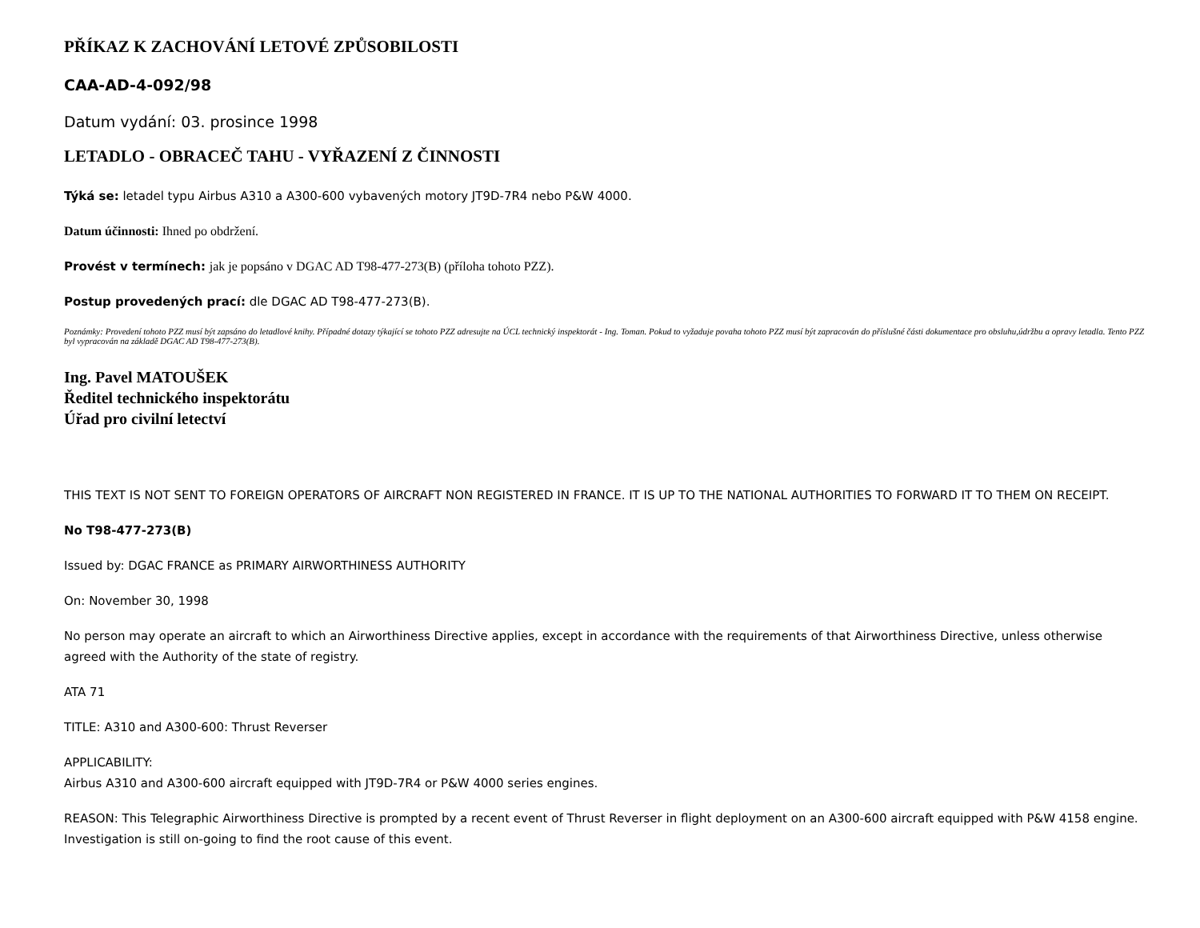PŘÍKAZ K ZACHOVÁNÍ LETOVÉ ZPŮSOBILOSTI
CAA-AD-4-092/98
Datum vydání: 03. prosince 1998
LETADLO - OBRACEČ TAHU - VYŘAZENÍ Z ČINNOSTI
Týká se: letadel typu Airbus A310 a A300-600 vybavených motory JT9D-7R4 nebo P&W 4000.
Datum účinnosti: Ihned po obdržení.
Provést v termínech: jak je popsáno v DGAC AD T98-477-273(B) (příloha tohoto PZZ).
Postup provedených prací: dle DGAC AD T98-477-273(B).
Poznámky: Provedení tohoto PZZ musí být zapsáno do letadlové knihy. Případné dotazy týkající se tohoto PZZ adresujte na ÚCL technický inspektorát - Ing. Toman. Pokud to vyžaduje povaha tohoto PZZ musí být zapracován do příslušné části dokumentace pro obsluhu,údržbu a opravy letadla. Tento PZZ byl vypracován na základě DGAC AD T98-477-273(B).
Ing. Pavel MATOUŠEK
Ředitel technického inspektorátu
Úřad pro civilní letectví
THIS TEXT IS NOT SENT TO FOREIGN OPERATORS OF AIRCRAFT NON REGISTERED IN FRANCE. IT IS UP TO THE NATIONAL AUTHORITIES TO FORWARD IT TO THEM ON RECEIPT.
No T98-477-273(B)
Issued by: DGAC FRANCE as PRIMARY AIRWORTHINESS AUTHORITY
On: November 30, 1998
No person may operate an aircraft to which an Airworthiness Directive applies, except in accordance with the requirements of that Airworthiness Directive, unless otherwise agreed with the Authority of the state of registry.
ATA 71
TITLE: A310 and A300-600: Thrust Reverser
APPLICABILITY:
Airbus A310 and A300-600 aircraft equipped with JT9D-7R4 or P&W 4000 series engines.
REASON: This Telegraphic Airworthiness Directive is prompted by a recent event of Thrust Reverser in flight deployment on an A300-600 aircraft equipped with P&W 4158 engine.
Investigation is still on-going to find the root cause of this event.